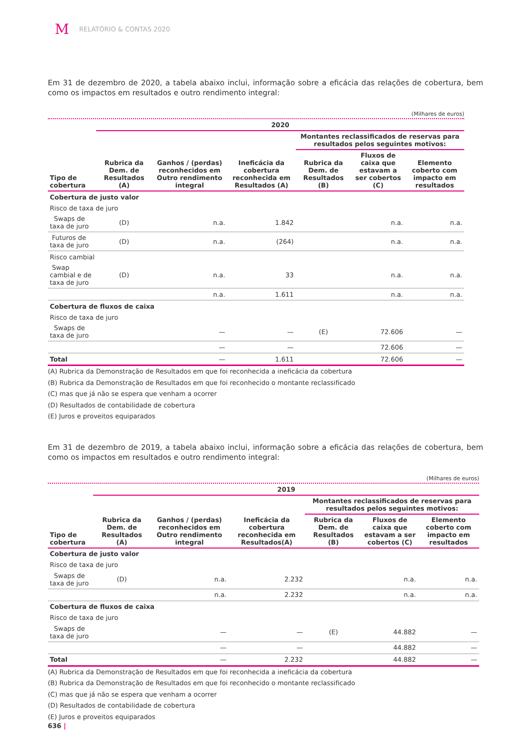M RELATÓRIO & CONTAS 2020
Em 31 de dezembro de 2020, a tabela abaixo inclui, informação sobre a eficácia das relações de cobertura, bem como os impactos em resultados e outro rendimento integral:
(Milhares de euros)
| | 2020 | | | | | |
| --- | --- | --- | --- | --- | --- | --- |
| Tipo de cobertura | Rubrica da Dem. de Resultados (A) | Ganhos / (perdas) reconhecidos em Outro rendimento integral | Ineficácia da cobertura reconhecida em Resultados (A) | Montantes reclassificados de reservas para resultados pelos seguintes motivos: | | |
| | | | | Rubrica da Dem. de Resultados (B) | Fluxos de caixa que estavam a ser cobertos (C) | Elemento coberto com impacto em resultados |
| Cobertura de justo valor | | | | | | |
| Risco de taxa de juro | | | | | | |
| Swaps de taxa de juro | (D) | n.a. | 1.842 | | n.a. | n.a. |
| Futuros de taxa de juro | (D) | n.a. | (264) | | n.a. | n.a. |
| Risco cambial | | | | | | |
| Swap cambial e de taxa de juro | (D) | n.a. | 33 | | n.a. | n.a. |
| | | n.a. | 1.611 | | n.a. | n.a. |
| Cobertura de fluxos de caixa | | | | | | |
| Risco de taxa de juro | | | | | | |
| Swaps de taxa de juro | | — | — | (E) | 72.606 | — |
| | | — | — | | 72.606 | — |
| Total | | — | 1.611 | | 72.606 | — |
(A) Rubrica da Demonstração de Resultados em que foi reconhecida a ineficácia da cobertura
(B) Rubrica da Demonstração de Resultados em que foi reconhecido o montante reclassificado
(C) mas que já não se espera que venham a ocorrer
(D) Resultados de contabilidade de cobertura
(E) Juros e proveitos equiparados
Em 31 de dezembro de 2019, a tabela abaixo inclui, informação sobre a eficácia das relações de cobertura, bem como os impactos em resultados e outro rendimento integral:
(Milhares de euros)
| | 2019 | | | | | |
| --- | --- | --- | --- | --- | --- | --- |
| Tipo de cobertura | Rubrica da Dem. de Resultados (A) | Ganhos / (perdas) reconhecidos em Outro rendimento integral | Ineficácia da cobertura reconhecida em Resultados(A) | Montantes reclassificados de reservas para resultados pelos seguintes motivos: | | |
| | | | | Rubrica da Dem. de Resultados (B) | Fluxos de caixa que estavam a ser cobertos (C) | Elemento coberto com impacto em resultados |
| Cobertura de justo valor | | | | | | |
| Risco de taxa de juro | | | | | | |
| Swaps de taxa de juro | (D) | n.a. | 2.232 | | n.a. | n.a. |
| | | n.a. | 2.232 | | n.a. | n.a. |
| Cobertura de fluxos de caixa | | | | | | |
| Risco de taxa de juro | | | | | | |
| Swaps de taxa de juro | | — | — | (E) | 44.882 | — |
| | | — | — | | 44.882 | — |
| Total | | — | 2.232 | | 44.882 | — |
(A) Rubrica da Demonstração de Resultados em que foi reconhecida a ineficácia da cobertura
(B) Rubrica da Demonstração de Resultados em que foi reconhecido o montante reclassificado
(C) mas que já não se espera que venham a ocorrer
(D) Resultados de contabilidade de cobertura
(E) Juros e proveitos equiparados
636 |